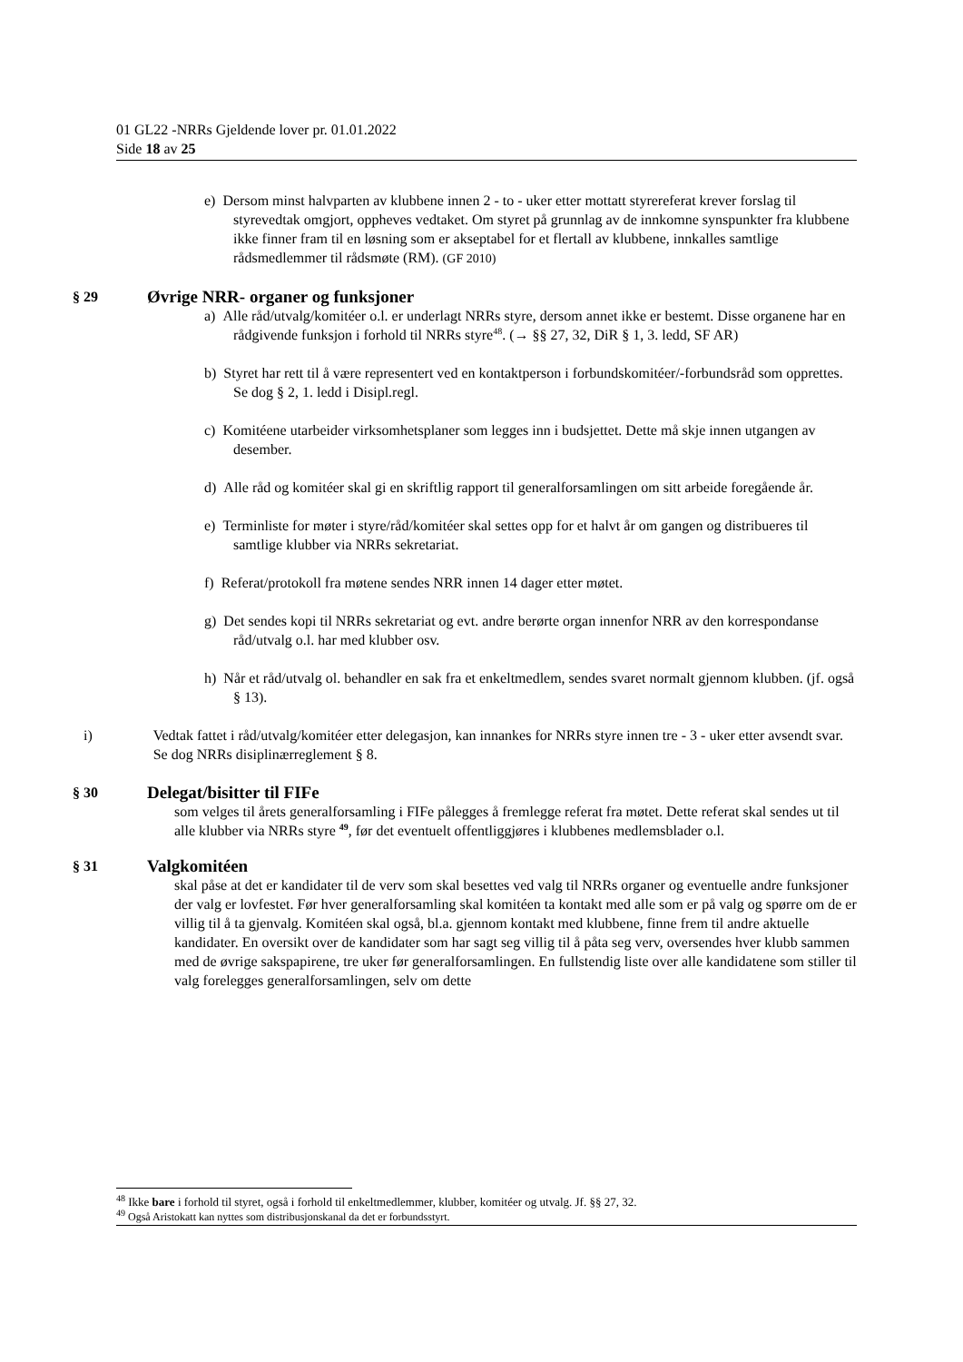01 GL22 -NRRs Gjeldende lover pr. 01.01.2022
Side 18 av 25
e) Dersom minst halvparten av klubbene innen 2 - to - uker etter mottatt styrereferat krever forslag til styrevedtak omgjort, oppheves vedtaket. Om styret på grunnlag av de innkomne synspunkter fra klubbene ikke finner fram til en løsning som er akseptabel for et flertall av klubbene, innkalles samtlige rådsmedlemmer til rådsmøte (RM). (GF 2010)
§ 29 Øvrige NRR- organer og funksjoner
a) Alle råd/utvalg/komitéer o.l. er underlagt NRRs styre, dersom annet ikke er bestemt. Disse organene har en rådgivende funksjon i forhold til NRRs styre<sup>48</sup>. (→ §§ 27, 32, DiR § 1, 3. ledd, SF AR)
b) Styret har rett til å være representert ved en kontaktperson i forbundskomitéer/-forbundsråd som opprettes. Se dog § 2, 1. ledd i Disipl.regl.
c) Komitéene utarbeider virksomhetsplaner som legges inn i budsjettet. Dette må skje innen utgangen av desember.
d) Alle råd og komitéer skal gi en skriftlig rapport til generalforsamlingen om sitt arbeide foregående år.
e) Terminliste for møter i styre/råd/komitéer skal settes opp for et halvt år om gangen og distribueres til samtlige klubber via NRRs sekretariat.
f) Referat/protokoll fra møtene sendes NRR innen 14 dager etter møtet.
g) Det sendes kopi til NRRs sekretariat og evt. andre berørte organ innenfor NRR av den korrespondanse råd/utvalg o.l. har med klubber osv.
h) Når et råd/utvalg ol. behandler en sak fra et enkeltmedlem, sendes svaret normalt gjennom klubben. (jf. også § 13).
i) Vedtak fattet i råd/utvalg/komitéer etter delegasjon, kan innankes for NRRs styre innen tre - 3 - uker etter avsendt svar. Se dog NRRs disiplinærreglement § 8.
§ 30 Delegat/bisitter til FIFe
som velges til årets generalforsamling i FIFe pålegges å fremlegge referat fra møtet. Dette referat skal sendes ut til alle klubber via NRRs styre <sup>49</sup>, før det eventuelt offentliggjøres i klubbenes medlemsblader o.l.
§ 31 Valgkomitéen
skal påse at det er kandidater til de verv som skal besettes ved valg til NRRs organer og eventuelle andre funksjoner der valg er lovfestet. Før hver generalforsamling skal komitéen ta kontakt med alle som er på valg og spørre om de er villig til å ta gjenvalg. Komitéen skal også, bl.a. gjennom kontakt med klubbene, finne frem til andre aktuelle kandidater. En oversikt over de kandidater som har sagt seg villig til å påta seg verv, oversendes hver klubb sammen med de øvrige sakspapirene, tre uker før generalforsamlingen. En fullstendig liste over alle kandidatene som stiller til valg forelegges generalforsamlingen, selv om dette
<sup>48</sup> Ikke bare i forhold til styret, også i forhold til enkeltmedlemmer, klubber, komitéer og utvalg. Jf. §§ 27, 32.
<sup>49</sup> Også Aristokatt kan nyttes som distribusjonskanal da det er forbundsstyrt.